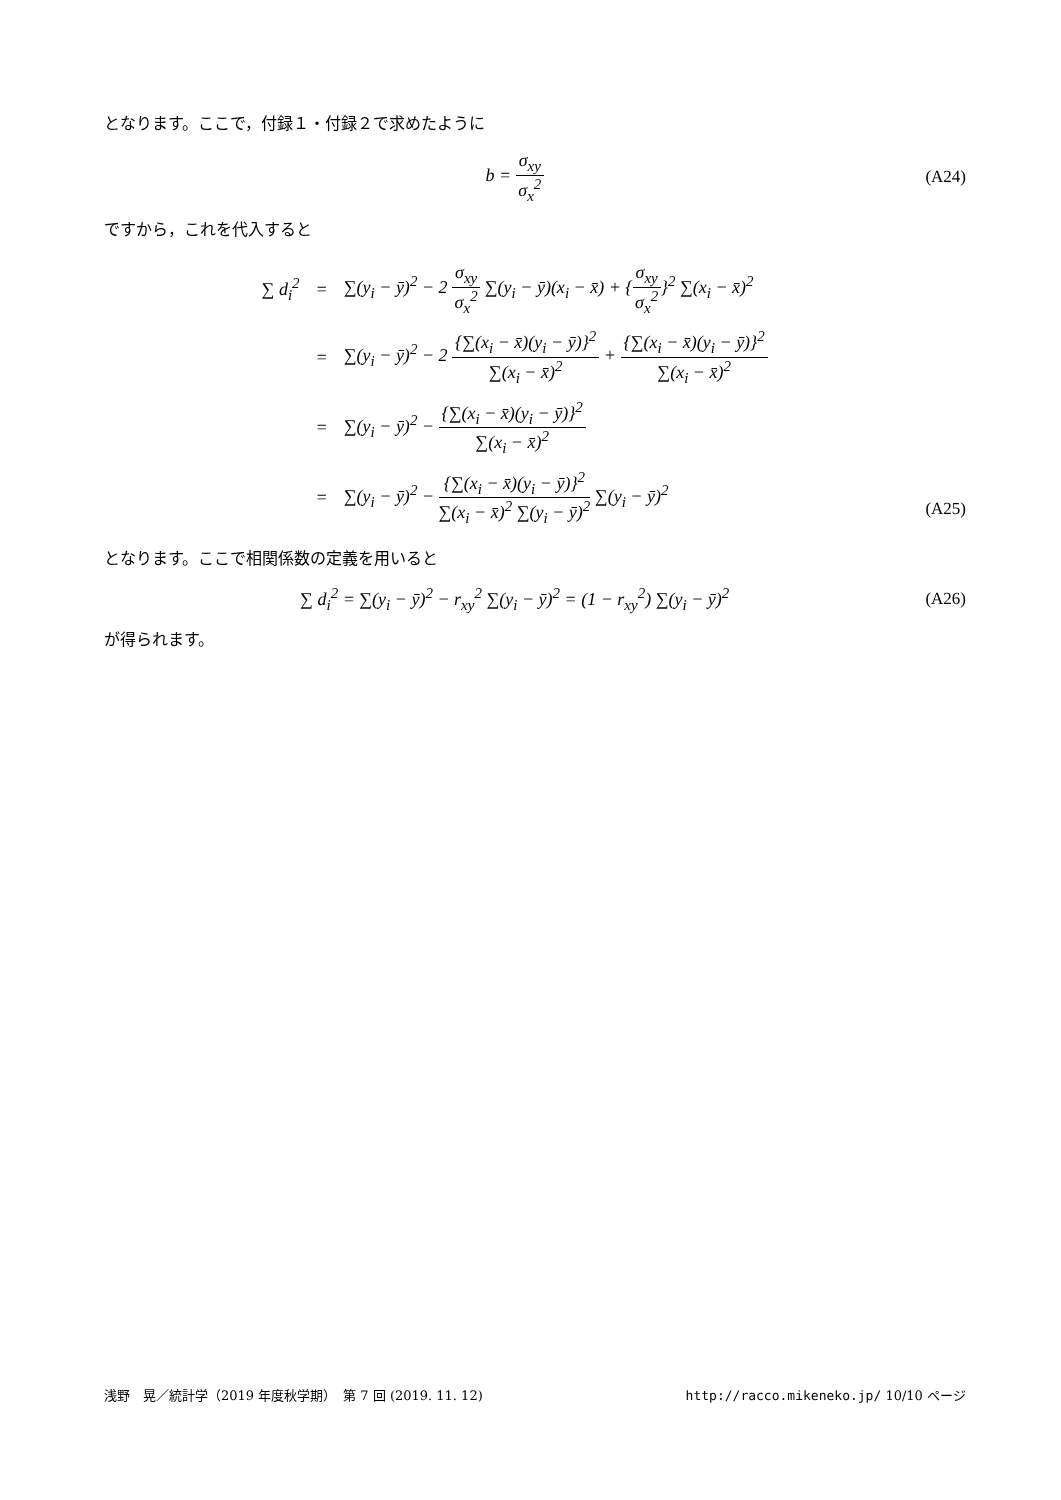となります。ここで，付録１・付録２で求めたように
b = σ<sub>xy</sub> σ<sub>x</sub><sup>2</sup> (A24)
ですから，これを代入すると
| ∑ d<sub>i</sub><sup>2</sup> | = | ∑(y<sub>i</sub> − ȳ)<sup>2</sup> − 2 σ<sub>xy</sub> σ<sub>x</sub><sup>2</sup> ∑(y<sub>i</sub> − ȳ)(x<sub>i</sub> − x̄) + { σ<sub>xy</sub> σ<sub>x</sub><sup>2</sup> }<sup>2</sup> ∑(x<sub>i</sub> − x̄)<sup>2</sup> |
| | = | ∑(y<sub>i</sub> − ȳ)<sup>2</sup> − 2 {∑(x<sub>i</sub> − x̄)(y<sub>i</sub> − ȳ)}<sup>2</sup> ∑(x<sub>i</sub> − x̄)<sup>2</sup> + {∑(x<sub>i</sub> − x̄)(y<sub>i</sub> − ȳ)}<sup>2</sup> ∑(x<sub>i</sub> − x̄)<sup>2</sup> |
| | = | ∑(y<sub>i</sub> − ȳ)<sup>2</sup> − {∑(x<sub>i</sub> − x̄)(y<sub>i</sub> − ȳ)}<sup>2</sup> ∑(x<sub>i</sub> − x̄)<sup>2</sup> |
| | = | ∑(y<sub>i</sub> − ȳ)<sup>2</sup> − {∑(x<sub>i</sub> − x̄)(y<sub>i</sub> − ȳ)}<sup>2</sup> ∑(x<sub>i</sub> − x̄)<sup>2</sup> ∑(y<sub>i</sub> − ȳ)<sup>2</sup> ∑(y<sub>i</sub> − ȳ)<sup>2</sup> |
(A25)
となります。ここで相関係数の定義を用いると
∑ d<sub>i</sub><sup>2</sup> = ∑(y<sub>i</sub> − ȳ)<sup>2</sup> − r<sub>xy</sub><sup>2</sup> ∑(y<sub>i</sub> − ȳ)<sup>2</sup> = (1 − r<sub>xy</sub><sup>2</sup>) ∑(y<sub>i</sub> − ȳ)<sup>2</sup>
(A26)
が得られます。
浅野　晃／統計学（2019 年度秋学期）　第 7 回 (2019. 11. 12) http://racco.mikeneko.jp/ 10/10 ページ